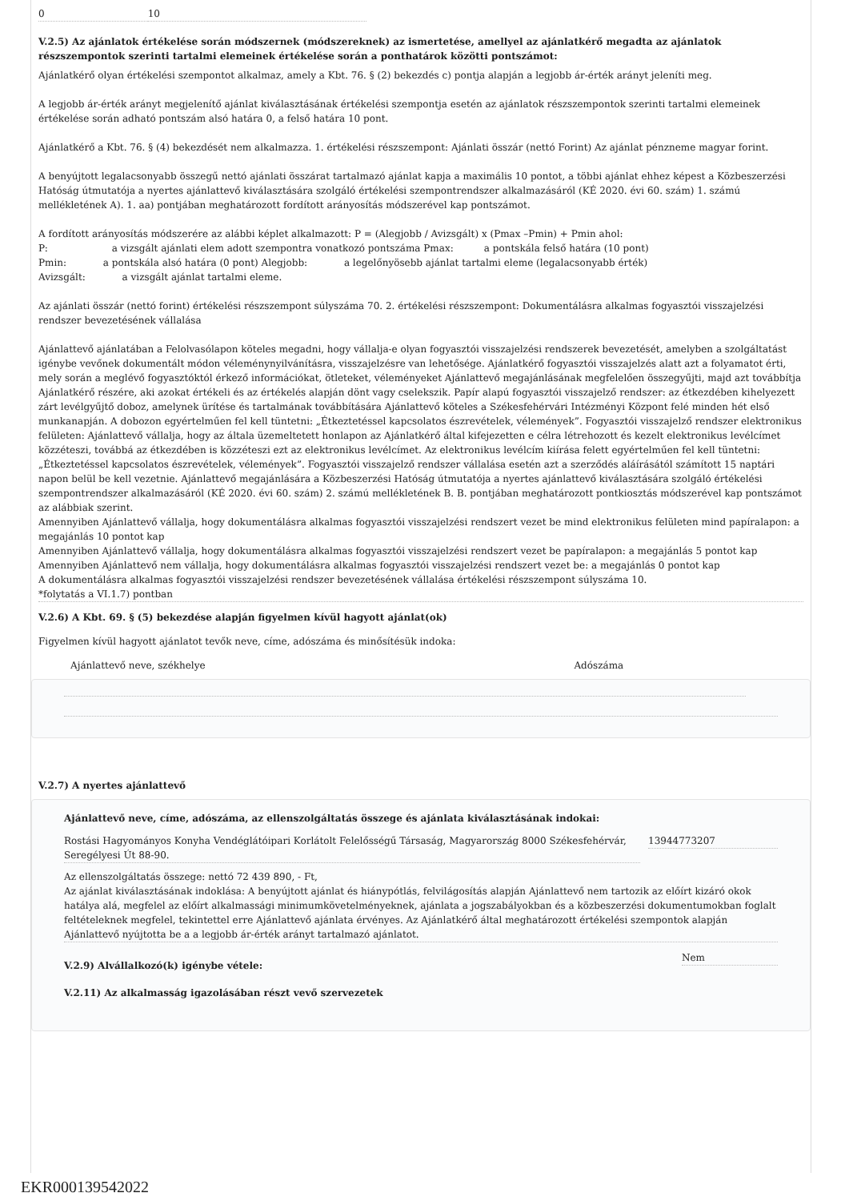| 0 | 10 |
V.2.5) Az ajánlatok értékelése során módszernek (módszereknek) az ismertetése, amellyel az ajánlatkérő megadta az ajánlatok részszempontok szerinti tartalmi elemeinek értékelése során a ponthatárok közötti pontszámot:
Ajánlatkérő olyan értékelési szempontot alkalmaz, amely a Kbt. 76. § (2) bekezdés c) pontja alapján a legjobb ár-érték arányt jeleníti meg.
A legjobb ár-érték arányt megjelenítő ajánlat kiválasztásának értékelési szempontja esetén az ajánlatok részszempontok szerinti tartalmi elemeinek értékelése során adható pontszám alsó határa 0, a felső határa 10 pont.
Ajánlatkérő a Kbt. 76. § (4) bekezdését nem alkalmazza. 1. értékelési részszempont: Ajánlati összár (nettó Forint) Az ajánlat pénzneme magyar forint.
A benyújtott legalacsonyabb összegű nettó ajánlati összárat tartalmazó ajánlat kapja a maximális 10 pontot, a többi ajánlat ehhez képest a Közbeszerzési Hatóság útmutatója a nyertes ajánlattevő kiválasztására szolgáló értékelési szempontrendszer alkalmazásáról (KÉ 2020. évi 60. szám) 1. számú mellékletének A). 1. aa) pontjában meghatározott fordított arányosítás módszerével kap pontszámot.
A fordított arányosítás módszerére az alábbi képlet alkalmazott: P = (Alegjobb / Avizsgált) x (Pmax –Pmin) + Pmin ahol:
P: a vizsgált ajánlati elem adott szempontra vonatkozó pontszáma Pmax: a pontskála felső határa (10 pont)
Pmin: a pontskála alsó határa (0 pont) Alegjobb: a legelőnyösebb ajánlat tartalmi eleme (legalacsonyabb érték)
Avizsgált: a vizsgált ajánlat tartalmi eleme.
Az ajánlati összár (nettó forint) értékelési részszempont súlyszáma 70. 2. értékelési részszempont: Dokumentálásra alkalmas fogyasztói visszajelzési rendszer bevezetésének vállalása
Ajánlattevő ajánlatában a Felolvasólapon köteles megadni, hogy vállalja-e olyan fogyasztói visszajelzési rendszerek bevezetését, amelyben a szolgáltatást igénybe vevőnek dokumentált módon véleménynyilvánításra, visszajelzésre van lehetősége. Ajánlatkérő fogyasztói visszajelzés alatt azt a folyamatot érti, mely során a meglévő fogyasztóktól érkező információkat, ötleteket, véleményeket Ajánlattevő megajánlásának megfelelően összegyűjti, majd azt továbbítja Ajánlatkérő részére, aki azokat értékeli és az értékelés alapján dönt vagy cselekszik. Papír alapú fogyasztói visszajelző rendszer: az étkezdében kihelyezett zárt levélgyűjtő doboz, amelynek ürítése és tartalmának továbbítására Ajánlattevő köteles a Székesfehérvári Intézményi Központ felé minden hét első munkanapján. A dobozon egyértelműen fel kell tüntetni: „Étkeztetéssel kapcsolatos észrevételek, vélemények”. Fogyasztói visszajelző rendszer elektronikus felületen: Ajánlattevő vállalja, hogy az általa üzemeltetett honlapon az Ajánlatkérő által kifejezetten e célra létrehozott és kezelt elektronikus levélcímet közzéteszi, továbbá az étkezdében is közzéteszi ezt az elektronikus levélcímet. Az elektronikus levélcím kiírása felett egyértelműen fel kell tüntetni: „Étkeztetéssel kapcsolatos észrevételek, vélemények”. Fogyasztói visszajelző rendszer vállalása esetén azt a szerződés aláírásától számított 15 naptári napon belül be kell vezetnie. Ajánlattevő megajánlására a Közbeszerzési Hatóság útmutatója a nyertes ajánlattevő kiválasztására szolgáló értékelési szempontrendszer alkalmazásáról (KÉ 2020. évi 60. szám) 2. számú mellékletének B. B. pontjában meghatározott pontkiosztás módszerével kap pontszámot az alábbiak szerint.
Amennyiben Ajánlattevő vállalja, hogy dokumentálásra alkalmas fogyasztói visszajelzési rendszert vezet be mind elektronikus felületen mind papíralapon: a megajánlás 10 pontot kap
Amennyiben Ajánlattevő vállalja, hogy dokumentálásra alkalmas fogyasztói visszajelzési rendszert vezet be papíralapon: a megajánlás 5 pontot kap
Amennyiben Ajánlattevő nem vállalja, hogy dokumentálásra alkalmas fogyasztói visszajelzési rendszert vezet be: a megajánlás 0 pontot kap
A dokumentálásra alkalmas fogyasztói visszajelzési rendszer bevezetésének vállalása értékelési részszempont súlyszáma 10.
*folytatás a VI.1.7) pontban
V.2.6) A Kbt. 69. § (5) bekezdése alapján figyelmen kívül hagyott ajánlat(ok)
Figyelmen kívül hagyott ajánlatot tevők neve, címe, adószáma és minősítésük indoka:
| Ajánlattevő neve, székhelye | Adószáma |
V.2.7) A nyertes ajánlattevő
Ajánlattevő neve, címe, adószáma, az ellenszolgáltatás összege és ajánlata kiválasztásának indokai:
| Rostási Hagyományos Konyha Vendéglátóipari Korlátolt Felelősségű Társaság, Magyarország 8000 Székesfehérvár, Seregélyesi Út 88-90. | 13944773207 |
Az ellenszolgáltatás összege: nettó 72 439 890, - Ft,
Az ajánlat kiválasztásának indoklása: A benyújtott ajánlat és hiánypótlás, felvilágosítás alapján Ajánlattevő nem tartozik az előírt kizáró okok hatálya alá, megfelel az előírt alkalmassági minimumkövetelményeknek, ajánlata a jogszabályokban és a közbeszerzési dokumentumokban foglalt feltételeknek megfelel, tekintettel erre Ajánlattevő ajánlata érvényes. Az Ajánlatkérő által meghatározott értékelési szempontok alapján Ajánlattevő nyújtotta be a a legjobb ár-érték arányt tartalmazó ajánlatot.
| V.2.9) Alvállalkozó(k) igénybe vétele: | Nem |
V.2.11) Az alkalmasság igazolásában részt vevő szervezetek
EKR000139542022